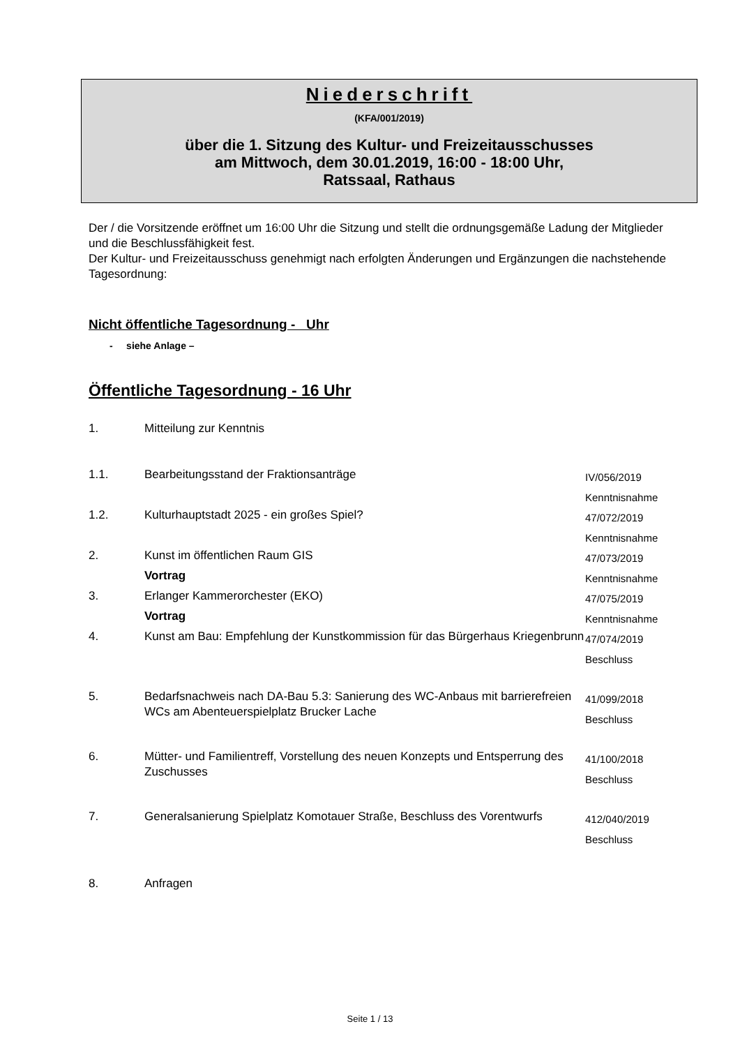Niederschrift
(KFA/001/2019)
über die 1. Sitzung des Kultur- und Freizeitausschusses
am Mittwoch, dem 30.01.2019, 16:00 - 18:00 Uhr,
Ratssaal, Rathaus
Der / die Vorsitzende eröffnet um 16:00 Uhr die Sitzung und stellt die ordnungsgemäße Ladung der Mitglieder und die Beschlussfähigkeit fest.
Der Kultur- und Freizeitausschuss genehmigt nach erfolgten Änderungen und Ergänzungen die nachstehende Tagesordnung:
Nicht öffentliche Tagesordnung - Uhr
- siehe Anlage –
Öffentliche Tagesordnung - 16 Uhr
| 1. | Mitteilung zur Kenntnis | |
| 1.1. | Bearbeitungsstand der Fraktionsanträge | IV/056/2019 Kenntnisnahme |
| 1.2. | Kulturhauptstadt 2025 - ein großes Spiel? | 47/072/2019 Kenntnisnahme |
| 2. | Kunst im öffentlichen Raum GIS Vortrag | 47/073/2019 Kenntnisnahme |
| 3. | Erlanger Kammerorchester (EKO) Vortrag | 47/075/2019 Kenntnisnahme |
| 4. | Kunst am Bau: Empfehlung der Kunstkommission für das Bürgerhaus Kriegenbrunn | 47/074/2019 Beschluss |
| 5. | Bedarfsnachweis nach DA-Bau 5.3: Sanierung des WC-Anbaus mit barrierefreien WCs am Abenteuerspielplatz Brucker Lache | 41/099/2018 Beschluss |
| 6. | Mütter- und Familientreff, Vorstellung des neuen Konzepts und Entsperrung des Zuschusses | 41/100/2018 Beschluss |
| 7. | Generalsanierung Spielplatz Komotauer Straße, Beschluss des Vorentwurfs | 412/040/2019 Beschluss |
| 8. | Anfragen | |
Seite 1 / 13